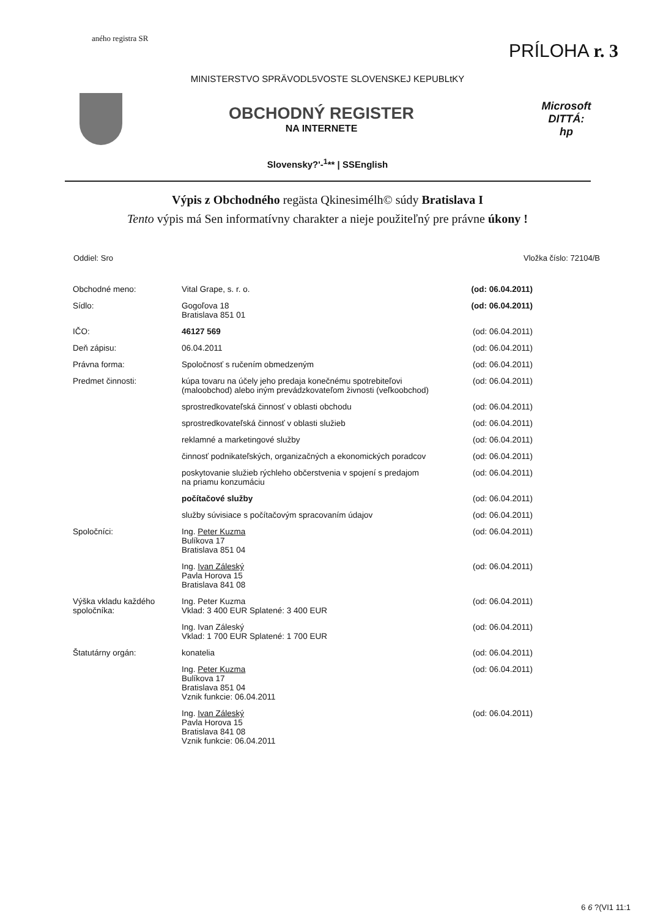aného registra SR
PRÍLOHA r. 3
MINISTERSTVO SPRÄVODL5VOSTE SLOVENSKEJ KEPUBLtKY
OBCHODNÝ REGISTER
NA INTERNETE
Microsoft
DITTÁ:
hp
Slovensky?'-<sup>1</sup>** | SSEnglish
Výpis z Obchodného regästa Qkinesimélh© súdy Bratislava I
Tento výpis má Sen informatívny charakter a nieje použiteľný pre právne úkony !
Oddiel: Sro Vložka číslo: 72104/B
| Obchodné meno: | Vital Grape, s. r. o. | (od: 06.04.2011) |
| Sídlo: | Gogoľova 18 Bratislava 851 01 | (od: 06.04.2011) |
| IČO: | 46127 569 | (od: 06.04.2011) |
| Deň zápisu: | 06.04.2011 | (od: 06.04.2011) |
| Právna forma: | Spoločnosť s ručením obmedzeným | (od: 06.04.2011) |
| Predmet činnosti: | kúpa tovaru na účely jeho predaja konečnému spotrebiteľovi (maloobchod) alebo iným prevádzkovateľom živnosti (veľkoobchod) | (od: 06.04.2011) |
| | sprostredkovateľská činnosť v oblasti obchodu | (od: 06.04.2011) |
| | sprostredkovateľská činnosť v oblasti služieb | (od: 06.04.2011) |
| | reklamné a marketingové služby | (od: 06.04.2011) |
| | činnosť podnikateľských, organizačných a ekonomických poradcov | (od: 06.04.2011) |
| | poskytovanie služieb rýchleho občerstvenia v spojení s predajom na priamu konzumáciu | (od: 06.04.2011) |
| | počítačové služby | (od: 06.04.2011) |
| | služby súvisiace s počítačovým spracovaním údajov | (od: 06.04.2011) |
| Spoločníci: | Ing. Peter Kuzma Bulíkova 17 Bratislava 851 04 | (od: 06.04.2011) |
| | Ing. Ivan Záleský Pavla Horova 15 Bratislava 841 08 | (od: 06.04.2011) |
| Výška vkladu každého spoločníka: | Ing. Peter Kuzma Vklad: 3 400 EUR Splatené: 3 400 EUR | (od: 06.04.2011) |
| | Ing. Ivan Záleský Vklad: 1 700 EUR Splatené: 1 700 EUR | (od: 06.04.2011) |
| Štatutárny orgán: | konatelia | (od: 06.04.2011) |
| | Ing. Peter Kuzma Bulíkova 17 Bratislava 851 04 Vznik funkcie: 06.04.2011 | (od: 06.04.2011) |
| | Ing. Ivan Záleský Pavla Horova 15 Bratislava 841 08 Vznik funkcie: 06.04.2011 | (od: 06.04.2011) |
6 6 ?(VI1 11:1